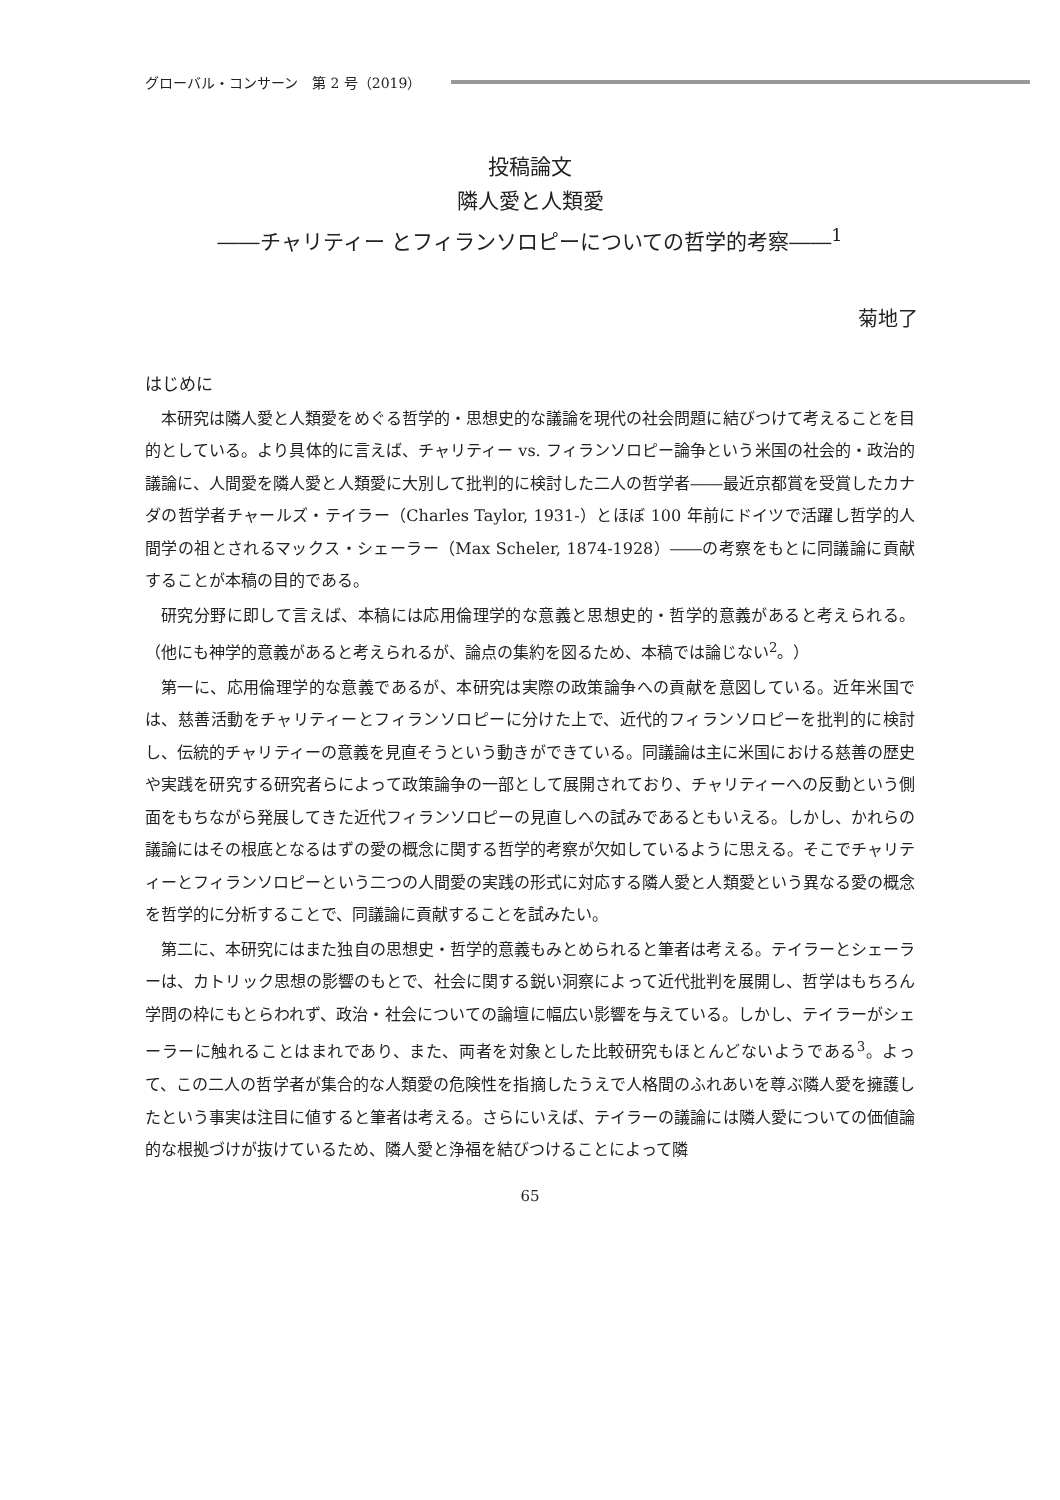グローバル・コンサーン　第 2 号（2019）
投稿論文
隣人愛と人類愛
――チャリティー とフィランソロピーについての哲学的考察――<sup>1</sup>
菊地了
はじめに
本研究は隣人愛と人類愛をめぐる哲学的・思想史的な議論を現代の社会問題に結びつけて考えることを目的としている。より具体的に言えば、チャリティー vs. フィランソロピー論争という米国の社会的・政治的議論に、人間愛を隣人愛と人類愛に大別して批判的に検討した二人の哲学者――最近京都賞を受賞したカナダの哲学者チャールズ・テイラー（Charles Taylor, 1931-）とほぼ 100 年前にドイツで活躍し哲学的人間学の祖とされるマックス・シェーラー（Max Scheler, 1874-1928）――の考察をもとに同議論に貢献することが本稿の目的である。
研究分野に即して言えば、本稿には応用倫理学的な意義と思想史的・哲学的意義があると考えられる。（他にも神学的意義があると考えられるが、論点の集約を図るため、本稿では論じない<sup>2</sup>。）
第一に、応用倫理学的な意義であるが、本研究は実際の政策論争への貢献を意図している。近年米国では、慈善活動をチャリティーとフィランソロピーに分けた上で、近代的フィランソロピーを批判的に検討し、伝統的チャリティーの意義を見直そうという動きができている。同議論は主に米国における慈善の歴史や実践を研究する研究者らによって政策論争の一部として展開されており、チャリティーへの反動という側面をもちながら発展してきた近代フィランソロピーの見直しへの試みであるともいえる。しかし、かれらの議論にはその根底となるはずの愛の概念に関する哲学的考察が欠如しているように思える。そこでチャリティーとフィランソロピーという二つの人間愛の実践の形式に対応する隣人愛と人類愛という異なる愛の概念を哲学的に分析することで、同議論に貢献することを試みたい。
第二に、本研究にはまた独自の思想史・哲学的意義もみとめられると筆者は考える。テイラーとシェーラーは、カトリック思想の影響のもとで、社会に関する鋭い洞察によって近代批判を展開し、哲学はもちろん学問の枠にもとらわれず、政治・社会についての論壇に幅広い影響を与えている。しかし、テイラーがシェーラーに触れることはまれであり、また、両者を対象とした比較研究もほとんどないようである<sup>3</sup>。よって、この二人の哲学者が集合的な人類愛の危険性を指摘したうえで人格間のふれあいを尊ぶ隣人愛を擁護したという事実は注目に値すると筆者は考える。さらにいえば、テイラーの議論には隣人愛についての価値論的な根拠づけが抜けているため、隣人愛と浄福を結びつけることによって隣
65